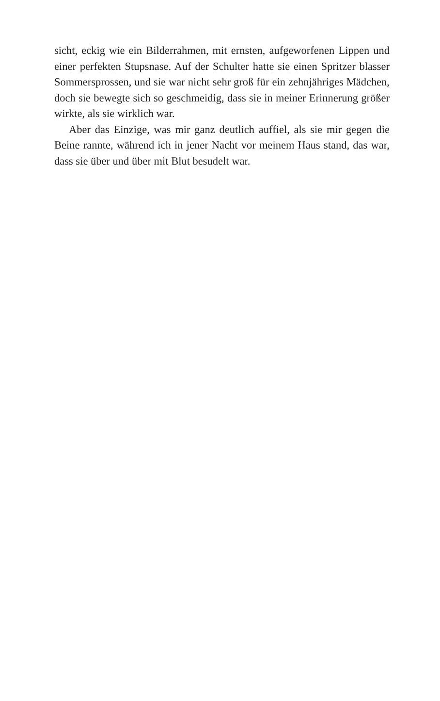sicht, eckig wie ein Bilderrahmen, mit ernsten, aufgeworfenen Lippen und einer perfekten Stupsnase. Auf der Schulter hatte sie einen Spritzer blasser Sommersprossen, und sie war nicht sehr groß für ein zehnjähriges Mädchen, doch sie bewegte sich so geschmeidig, dass sie in meiner Erinnerung größer wirkte, als sie wirklich war.
Aber das Einzige, was mir ganz deutlich auffiel, als sie mir gegen die Beine rannte, während ich in jener Nacht vor meinem Haus stand, das war, dass sie über und über mit Blut besudelt war.